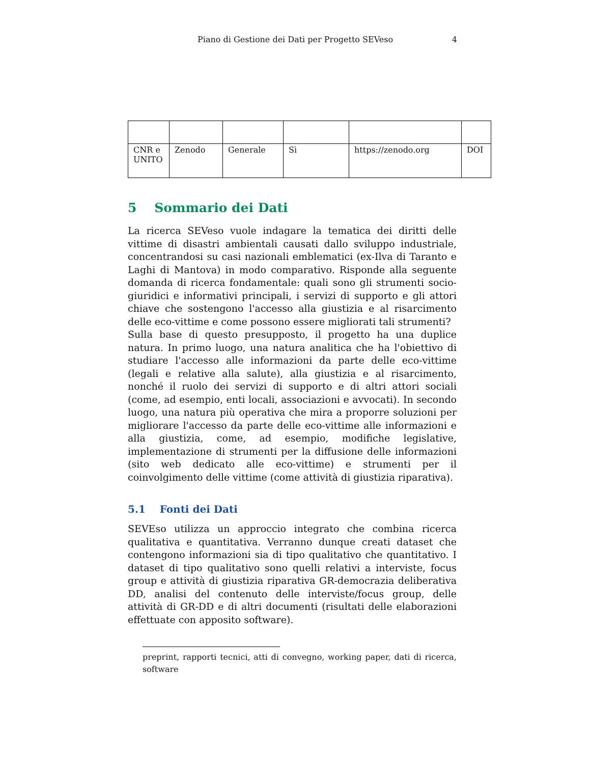Piano di Gestione dei Dati per Progetto SEVeso 4
| CNR e UNITO | Zenodo | Generale | Sì | https://zenodo.org | DOI |
5 Sommario dei Dati
La ricerca SEVeso vuole indagare la tematica dei diritti delle vittime di disastri ambientali causati dallo sviluppo industriale, concentrandosi su casi nazionali emblematici (ex-Ilva di Taranto e Laghi di Mantova) in modo comparativo. Risponde alla seguente domanda di ricerca fondamentale: quali sono gli strumenti socio-giuridici e informativi principali, i servizi di supporto e gli attori chiave che sostengono l'accesso alla giustizia e al risarcimento delle eco-vittime e come possono essere migliorati tali strumenti?
Sulla base di questo presupposto, il progetto ha una duplice natura. In primo luogo, una natura analitica che ha l'obiettivo di studiare l'accesso alle informazioni da parte delle eco-vittime (legali e relative alla salute), alla giustizia e al risarcimento, nonché il ruolo dei servizi di supporto e di altri attori sociali (come, ad esempio, enti locali, associazioni e avvocati). In secondo luogo, una natura più operativa che mira a proporre soluzioni per migliorare l'accesso da parte delle eco-vittime alle informazioni e alla giustizia, come, ad esempio, modifiche legislative, implementazione di strumenti per la diffusione delle informazioni (sito web dedicato alle eco-vittime) e strumenti per il coinvolgimento delle vittime (come attività di giustizia riparativa).
5.1 Fonti dei Dati
SEVEso utilizza un approccio integrato che combina ricerca qualitativa e quantitativa. Verranno dunque creati dataset che contengono informazioni sia di tipo qualitativo che quantitativo. I dataset di tipo qualitativo sono quelli relativi a interviste, focus group e attività di giustizia riparativa GR-democrazia deliberativa DD, analisi del contenuto delle interviste/focus group, delle attività di GR-DD e di altri documenti (risultati delle elaborazioni effettuate con apposito software).
preprint, rapporti tecnici, atti di convegno, working paper, dati di ricerca, software